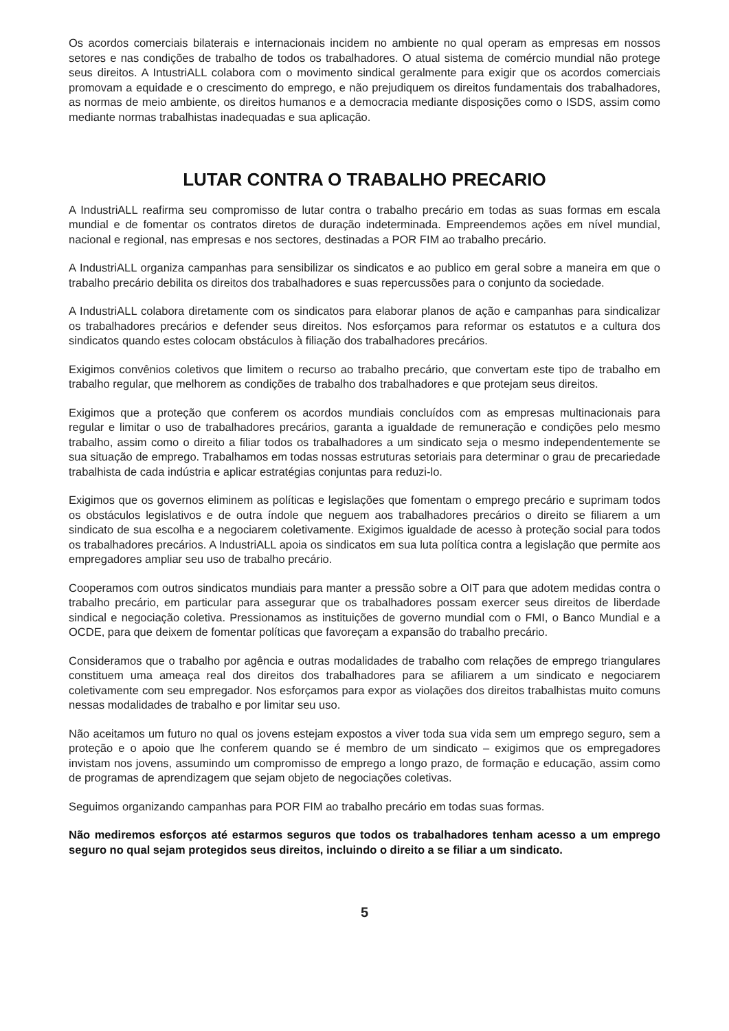Os acordos comerciais bilaterais e internacionais incidem no ambiente no qual operam as empresas em nossos setores e nas condições de trabalho de todos os trabalhadores. O atual sistema de comércio mundial não protege seus direitos. A IntustriALL colabora com o movimento sindical geralmente para exigir que os acordos comerciais promovam a equidade e o crescimento do emprego, e não prejudiquem os direitos fundamentais dos trabalhadores, as normas de meio ambiente, os direitos humanos e a democracia mediante disposições como o ISDS, assim como mediante normas trabalhistas inadequadas e sua aplicação.
LUTAR CONTRA O TRABALHO PRECARIO
A IndustriALL reafirma seu compromisso de lutar contra o trabalho precário em todas as suas formas em escala mundial e de fomentar os contratos diretos de duração indeterminada. Empreendemos ações em nível mundial, nacional e regional, nas empresas e nos sectores, destinadas a POR FIM ao trabalho precário.
A IndustriALL organiza campanhas para sensibilizar os sindicatos e ao publico em geral sobre a maneira em que o trabalho precário debilita os direitos dos trabalhadores e suas repercussões para o conjunto da sociedade.
A IndustriALL colabora diretamente com os sindicatos para elaborar planos de ação e campanhas para sindicalizar os trabalhadores precários e defender seus direitos. Nos esforçamos para reformar os estatutos e a cultura dos sindicatos quando estes colocam obstáculos à filiação dos trabalhadores precários.
Exigimos convênios coletivos que limitem o recurso ao trabalho precário, que convertam este tipo de trabalho em trabalho regular, que melhorem as condições de trabalho dos trabalhadores e que protejam seus direitos.
Exigimos que a proteção que conferem os acordos mundiais concluídos com as empresas multinacionais para regular e limitar o uso de trabalhadores precários, garanta a igualdade de remuneração e condições pelo mesmo trabalho, assim como o direito a filiar todos os trabalhadores a um sindicato seja o mesmo independentemente se sua situação de emprego. Trabalhamos em todas nossas estruturas setoriais para determinar o grau de precariedade trabalhista de cada indústria e aplicar estratégias conjuntas para reduzi-lo.
Exigimos que os governos eliminem as políticas e legislações que fomentam o emprego precário e suprimam todos os obstáculos legislativos e de outra índole que neguem aos trabalhadores precários o direito se filiarem a um sindicato de sua escolha e a negociarem coletivamente. Exigimos igualdade de acesso à proteção social para todos os trabalhadores precários. A IndustriALL apoia os sindicatos em sua luta política contra a legislação que permite aos empregadores ampliar seu uso de trabalho precário.
Cooperamos com outros sindicatos mundiais para manter a pressão sobre a OIT para que adotem medidas contra o trabalho precário, em particular para assegurar que os trabalhadores possam exercer seus direitos de liberdade sindical e negociação coletiva. Pressionamos as instituições de governo mundial com o FMI, o Banco Mundial e a OCDE, para que deixem de fomentar políticas que favoreçam a expansão do trabalho precário.
Consideramos que o trabalho por agência e outras modalidades de trabalho com relações de emprego triangulares constituem uma ameaça real dos direitos dos trabalhadores para se afiliarem a um sindicato e negociarem coletivamente com seu empregador. Nos esforçamos para expor as violações dos direitos trabalhistas muito comuns nessas modalidades de trabalho e por limitar seu uso.
Não aceitamos um futuro no qual os jovens estejam expostos a viver toda sua vida sem um emprego seguro, sem a proteção e o apoio que lhe conferem quando se é membro de um sindicato – exigimos que os empregadores invistam nos jovens, assumindo um compromisso de emprego a longo prazo, de formação e educação, assim como de programas de aprendizagem que sejam objeto de negociações coletivas.
Seguimos organizando campanhas para POR FIM ao trabalho precário em todas suas formas.
Não mediremos esforços até estarmos seguros que todos os trabalhadores tenham acesso a um emprego seguro no qual sejam protegidos seus direitos, incluindo o direito a se filiar a um sindicato.
5